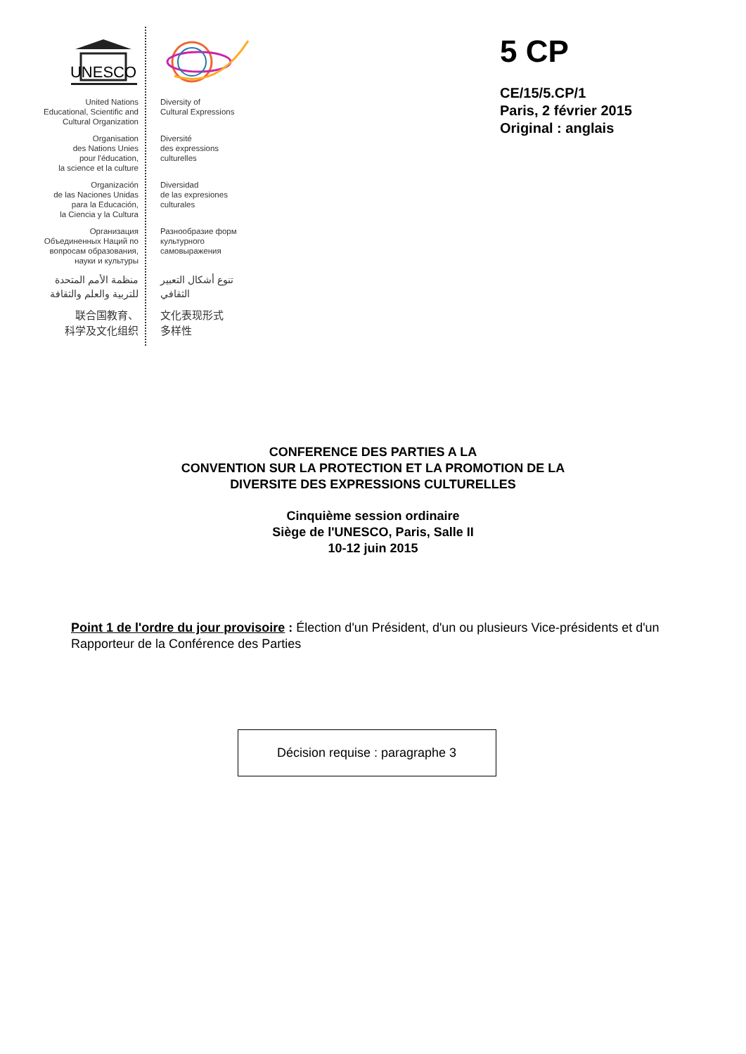UNESCO
United Nations
Educational, Scientific and
Cultural Organization
Organisation
des Nations Unies
pour l'éducation,
la science et la culture
Organización
de las Naciones Unidas
para la Educación,
la Ciencia y la Cultura
Организация
Объединенных Наций по
вопросам образования,
науки и культуры
منظمة الأمم المتحدة
للتربية والعلم والثقافة
联合国教育、
科学及文化组织
Diversity of
Cultural Expressions
Diversité
des expressions
culturelles
Diversidad
de las expresiones
culturales
Разнообразие форм
культурного
самовыражения
تنوع أشكال التعبير
الثقافي
文化表现形式
多样性
5 CP
CE/15/5.CP/1
Paris, 2 février 2015
Original : anglais
CONFERENCE DES PARTIES A LA
CONVENTION SUR LA PROTECTION ET LA PROMOTION DE LA
DIVERSITE DES EXPRESSIONS CULTURELLES
Cinquième session ordinaire
Siège de l'UNESCO, Paris, Salle II
10-12 juin 2015
Point 1 de l'ordre du jour provisoire : Élection d'un Président, d'un ou plusieurs Vice-présidents et d'un Rapporteur de la Conférence des Parties
Décision requise : paragraphe 3